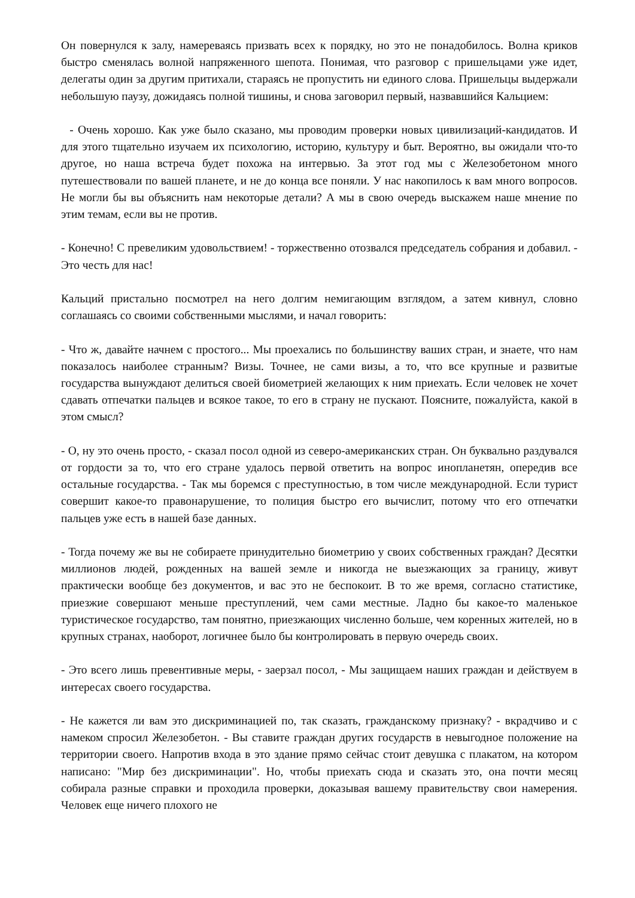Он повернулся к залу, намереваясь призвать всех к порядку, но это не понадобилось. Волна криков быстро сменялась волной напряженного шепота. Понимая, что разговор с пришельцами уже идет, делегаты один за другим притихали, стараясь не пропустить ни единого слова. Пришельцы выдержали небольшую паузу, дожидаясь полной тишины, и снова заговорил первый, назвавшийся Кальцием:
- Очень хорошо. Как уже было сказано, мы проводим проверки новых цивилизаций-кандидатов. И для этого тщательно изучаем их психологию, историю, культуру и быт. Вероятно, вы ожидали что-то другое, но наша встреча будет похожа на интервью. За этот год мы с Железобетоном много путешествовали по вашей планете, и не до конца все поняли. У нас накопилось к вам много вопросов. Не могли бы вы объяснить нам некоторые детали? А мы в свою очередь выскажем наше мнение по этим темам, если вы не против.
- Конечно! С превеликим удовольствием! - торжественно отозвался председатель собрания и добавил. - Это честь для нас!
Кальций пристально посмотрел на него долгим немигающим взглядом, а затем кивнул, словно соглашаясь со своими собственными мыслями, и начал говорить:
- Что ж, давайте начнем с простого... Мы проехались по большинству ваших стран, и знаете, что нам показалось наиболее странным? Визы. Точнее, не сами визы, а то, что все крупные и развитые государства вынуждают делиться своей биометрией желающих к ним приехать. Если человек не хочет сдавать отпечатки пальцев и всякое такое, то его в страну не пускают. Поясните, пожалуйста, какой в этом смысл?
- О, ну это очень просто, - сказал посол одной из северо-американских стран. Он буквально раздувался от гордости за то, что его стране удалось первой ответить на вопрос инопланетян, опередив все остальные государства. - Так мы боремся с преступностью, в том числе международной. Если турист совершит какое-то правонарушение, то полиция быстро его вычислит, потому что его отпечатки пальцев уже есть в нашей базе данных.
- Тогда почему же вы не собираете принудительно биометрию у своих собственных граждан? Десятки миллионов людей, рожденных на вашей земле и никогда не выезжающих за границу, живут практически вообще без документов, и вас это не беспокоит. В то же время, согласно статистике, приезжие совершают меньше преступлений, чем сами местные. Ладно бы какое-то маленькое туристическое государство, там понятно, приезжающих численно больше, чем коренных жителей, но в крупных странах, наоборот, логичнее было бы контролировать в первую очередь своих.
- Это всего лишь превентивные меры, - заерзал посол, - Мы защищаем наших граждан и действуем в интересах своего государства.
- Не кажется ли вам это дискриминацией по, так сказать, гражданскому признаку? - вкрадчиво и с намеком спросил Железобетон. - Вы ставите граждан других государств в невыгодное положение на территории своего. Напротив входа в это здание прямо сейчас стоит девушка с плакатом, на котором написано: "Мир без дискриминации". Но, чтобы приехать сюда и сказать это, она почти месяц собирала разные справки и проходила проверки, доказывая вашему правительству свои намерения. Человек еще ничего плохого не